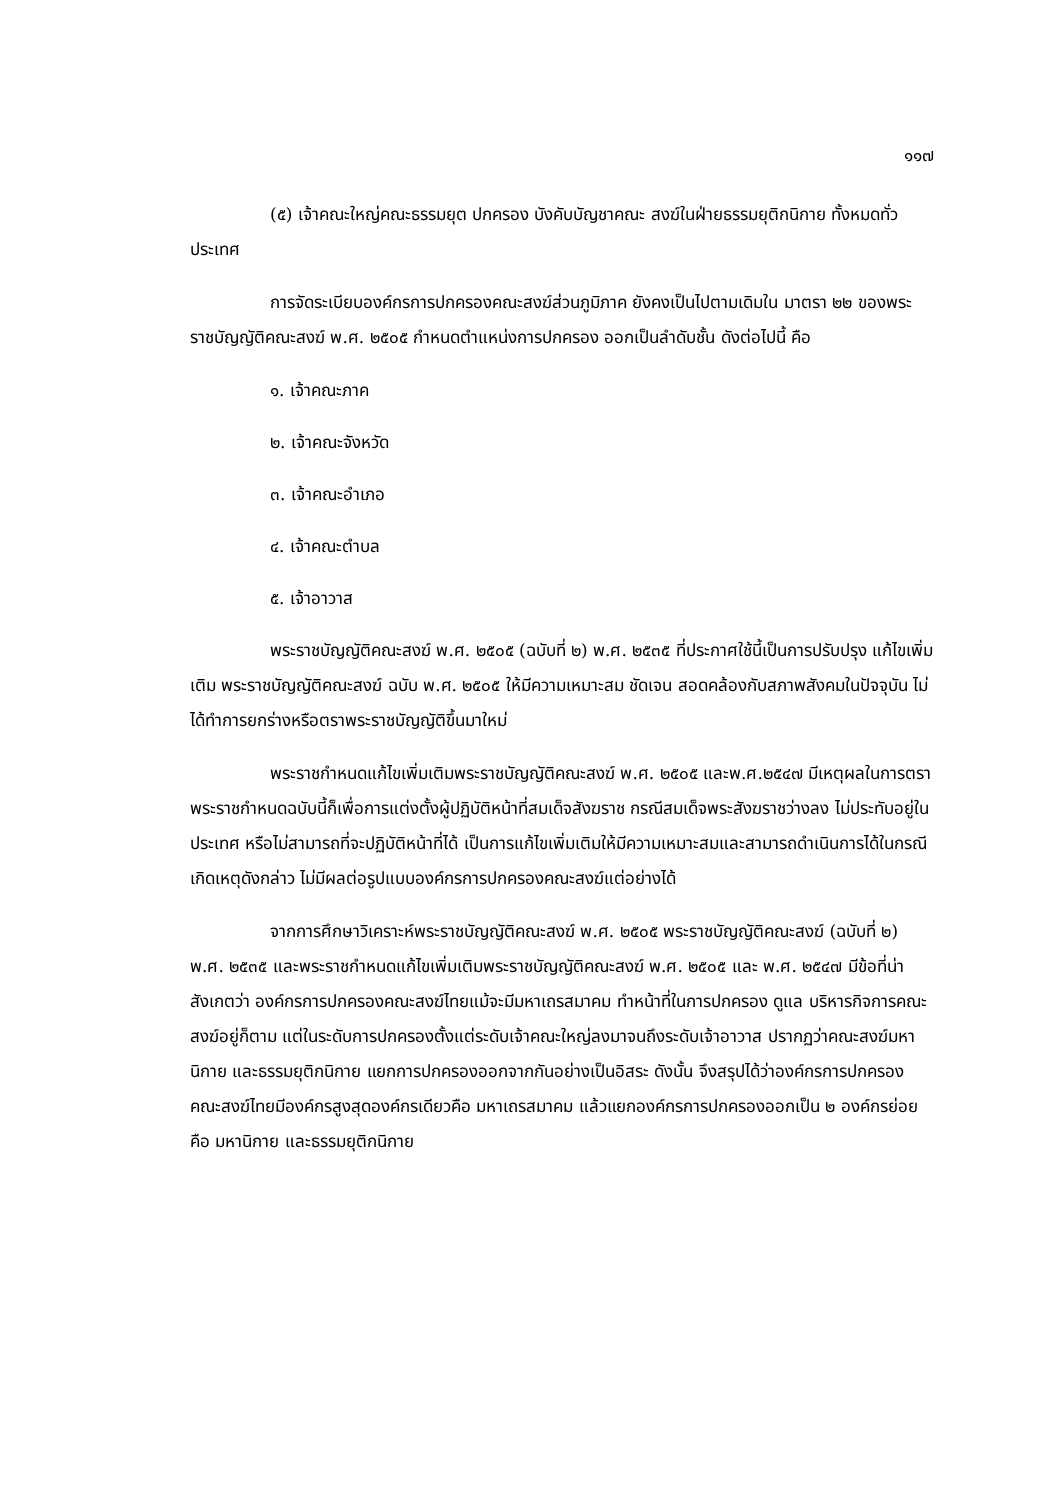๑๑๗
(๕) เจ้าคณะใหญ่คณะธรรมยุต ปกครอง บังคับบัญชาคณะ สงฆ์ในฝ่ายธรรมยุติกนิกาย ทั้งหมดทั่วประเทศ
การจัดระเบียบองค์กรการปกครองคณะสงฆ์ส่วนภูมิภาค ยังคงเป็นไปตามเดิมใน มาตรา ๒๒ ของพระราชบัญญัติคณะสงฆ์ พ.ศ. ๒๕๐๕ กำหนดตำแหน่งการปกครอง ออกเป็นลำดับชั้น ดังต่อไปนี้ คือ
๑. เจ้าคณะภาค
๒. เจ้าคณะจังหวัด
๓. เจ้าคณะอำเภอ
๔. เจ้าคณะตำบล
๕. เจ้าอาวาส
พระราชบัญญัติคณะสงฆ์ พ.ศ. ๒๕๐๕ (ฉบับที่ ๒) พ.ศ. ๒๕๓๕ ที่ประกาศใช้นี้เป็นการปรับปรุง แก้ไขเพิ่มเติม พระราชบัญญัติคณะสงฆ์ ฉบับ พ.ศ. ๒๕๐๕ ให้มีความเหมาะสม ชัดเจน สอดคล้องกับสภาพสังคมในปัจจุบัน ไม่ได้ทำการยกร่างหรือตราพระราชบัญญัติขึ้นมาใหม่
พระราชกำหนดแก้ไขเพิ่มเติมพระราชบัญญัติคณะสงฆ์ พ.ศ. ๒๕๐๕ และพ.ศ.๒๕๔๗ มีเหตุผลในการตราพระราชกำหนดฉบับนี้ก็เพื่อการแต่งตั้งผู้ปฏิบัติหน้าที่สมเด็จสังฆราช กรณีสมเด็จพระสังฆราชว่างลง ไม่ประทับอยู่ในประเทศ หรือไม่สามารถที่จะปฏิบัติหน้าที่ได้ เป็นการแก้ไขเพิ่มเติมให้มีความเหมาะสมและสามารถดำเนินการได้ในกรณีเกิดเหตุดังกล่าว ไม่มีผลต่อรูปแบบองค์กรการปกครองคณะสงฆ์แต่อย่างได้
จากการศึกษาวิเคราะห์พระราชบัญญัติคณะสงฆ์ พ.ศ. ๒๕๐๕ พระราชบัญญัติคณะสงฆ์ (ฉบับที่ ๒) พ.ศ. ๒๕๓๕ และพระราชกำหนดแก้ไขเพิ่มเติมพระราชบัญญัติคณะสงฆ์ พ.ศ. ๒๕๐๕ และ พ.ศ. ๒๕๔๗ มีข้อที่น่าสังเกตว่า องค์กรการปกครองคณะสงฆ์ไทยแม้จะมีมหาเถรสมาคม ทำหน้าที่ในการปกครอง ดูแล บริหารกิจการคณะสงฆ์อยู่ก็ตาม แต่ในระดับการปกครองตั้งแต่ระดับเจ้าคณะใหญ่ลงมาจนถึงระดับเจ้าอาวาส ปรากฏว่าคณะสงฆ์มหานิกาย และธรรมยุติกนิกาย แยกการปกครองออกจากกันอย่างเป็นอิสระ ดังนั้น จึงสรุปได้ว่าองค์กรการปกครองคณะสงฆ์ไทยมีองค์กรสูงสุดองค์กรเดียวคือ มหาเถรสมาคม แล้วแยกองค์กรการปกครองออกเป็น ๒ องค์กรย่อย คือ มหานิกาย และธรรมยุติกนิกาย